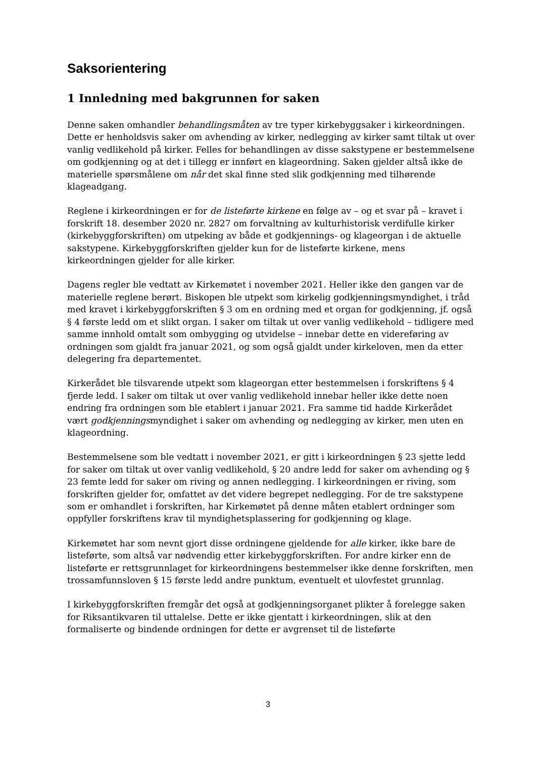Saksorientering
1 Innledning med bakgrunnen for saken
Denne saken omhandler behandlingsmåten av tre typer kirkebyggsaker i kirkeordningen. Dette er henholdsvis saker om avhending av kirker, nedlegging av kirker samt tiltak ut over vanlig vedlikehold på kirker. Felles for behandlingen av disse sakstypene er bestemmelsene om godkjenning og at det i tillegg er innført en klageordning. Saken gjelder altså ikke de materielle spørsmålene om når det skal finne sted slik godkjenning med tilhørende klageadgang.
Reglene i kirkeordningen er for de listeførte kirkene en følge av – og et svar på – kravet i forskrift 18. desember 2020 nr. 2827 om forvaltning av kulturhistorisk verdifulle kirker (kirkebyggforskriften) om utpeking av både et godkjennings- og klageorgan i de aktuelle sakstypene. Kirkebyggforskriften gjelder kun for de listeførte kirkene, mens kirkeordningen gjelder for alle kirker.
Dagens regler ble vedtatt av Kirkemøtet i november 2021. Heller ikke den gangen var de materielle reglene berørt. Biskopen ble utpekt som kirkelig godkjenningsmyndighet, i tråd med kravet i kirkebyggforskriften § 3 om en ordning med et organ for godkjenning, jf. også § 4 første ledd om et slikt organ. I saker om tiltak ut over vanlig vedlikehold – tidligere med samme innhold omtalt som ombygging og utvidelse – innebar dette en videreføring av ordningen som gjaldt fra januar 2021, og som også gjaldt under kirkeloven, men da etter delegering fra departementet.
Kirkerådet ble tilsvarende utpekt som klageorgan etter bestemmelsen i forskriftens § 4 fjerde ledd. I saker om tiltak ut over vanlig vedlikehold innebar heller ikke dette noen endring fra ordningen som ble etablert i januar 2021. Fra samme tid hadde Kirkerådet vært godkjenningsmyndighet i saker om avhending og nedlegging av kirker, men uten en klageordning.
Bestemmelsene som ble vedtatt i november 2021, er gitt i kirkeordningen § 23 sjette ledd for saker om tiltak ut over vanlig vedlikehold, § 20 andre ledd for saker om avhending og § 23 femte ledd for saker om riving og annen nedlegging. I kirkeordningen er riving, som forskriften gjelder for, omfattet av det videre begrepet nedlegging. For de tre sakstypene som er omhandlet i forskriften, har Kirkemøtet på denne måten etablert ordninger som oppfyller forskriftens krav til myndighetsplassering for godkjenning og klage.
Kirkemøtet har som nevnt gjort disse ordningene gjeldende for alle kirker, ikke bare de listeførte, som altså var nødvendig etter kirkebyggforskriften. For andre kirker enn de listeførte er rettsgrunnlaget for kirkeordningens bestemmelser ikke denne forskriften, men trossamfunnsloven § 15 første ledd andre punktum, eventuelt et ulovfestet grunnlag.
I kirkebyggforskriften fremgår det også at godkjenningsorganet plikter å forelegge saken for Riksantikvaren til uttalelse. Dette er ikke gjentatt i kirkeordningen, slik at den formaliserte og bindende ordningen for dette er avgrenset til de listeførte
3